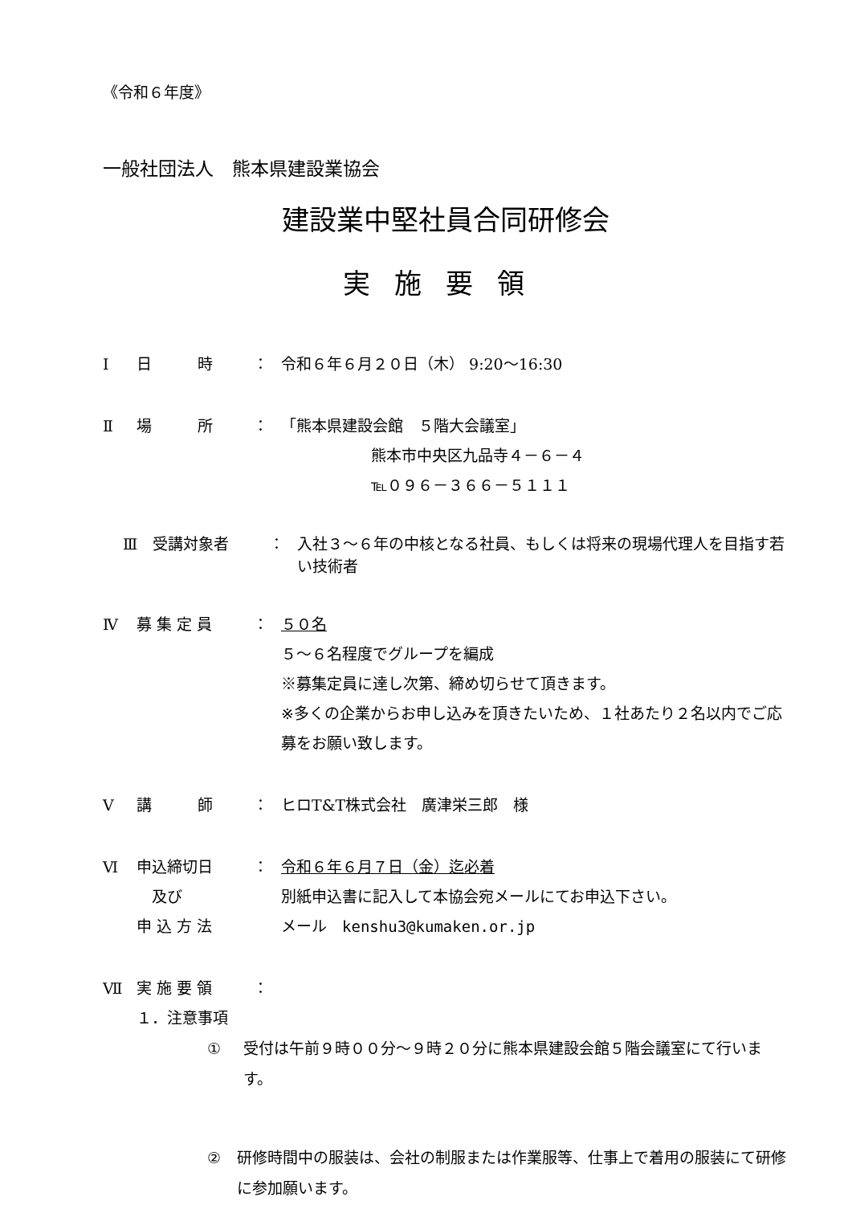《令和６年度》
一般社団法人　熊本県建設業協会
建設業中堅社員合同研修会
実施要領
Ⅰ 日　　　時 ： 令和６年６月２０日（木） 9:20～16:30
Ⅱ 場　　　所 ： 「熊本県建設会館　５階大会議室」
熊本市中央区九品寺４－６－４
℡０９６－３６６－５１１１
Ⅲ 受講対象者 ： 入社３～６年の中核となる社員、もしくは将来の現場代理人を目指す若い技術者
Ⅳ 募 集 定 員 ： ５０名
５～６名程度でグループを編成
※募集定員に達し次第、締め切らせて頂きます。
※多くの企業からお申し込みを頂きたいため、１社あたり２名以内でご応募をお願い致します。
Ⅴ 講　　　師 ： ヒロT&T株式会社　廣津栄三郎　様
Ⅵ 申込締切日
　及び
申 込 方 法 ： 令和６年６月７日（金）迄必着
別紙申込書に記入して本協会宛メールにてお申込下さい。
メール　kenshu3@kumaken.or.jp
Ⅶ 実 施 要 領 ：
１．注意事項
① 受付は午前９時００分～９時２０分に熊本県建設会館５階会議室にて行います。
② 研修時間中の服装は、会社の制服または作業服等、仕事上で着用の服装にて研修に参加願います。